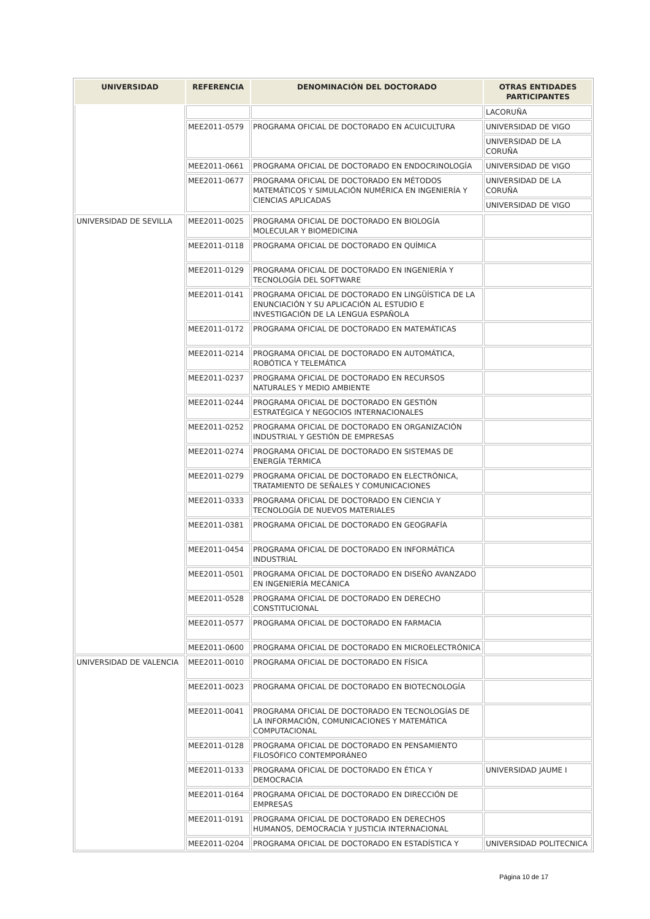| UNIVERSIDAD | REFERENCIA | DENOMINACIÓN DEL DOCTORADO | OTRAS ENTIDADES PARTICIPANTES |
| --- | --- | --- | --- |
| | | | LACORUÑA |
| | MEE2011-0579 | PROGRAMA OFICIAL DE DOCTORADO EN ACUICULTURA | UNIVERSIDAD DE VIGO |
| | | | UNIVERSIDAD DE LA CORUÑA |
| | MEE2011-0661 | PROGRAMA OFICIAL DE DOCTORADO EN ENDOCRINOLOGÍA | UNIVERSIDAD DE VIGO |
| | MEE2011-0677 | PROGRAMA OFICIAL DE DOCTORADO EN MÉTODOS MATEMÁTICOS Y SIMULACIÓN NUMÉRICA EN INGENIERÍA Y CIENCIAS APLICADAS | UNIVERSIDAD DE LA CORUÑA |
| | | | UNIVERSIDAD DE VIGO |
| UNIVERSIDAD DE SEVILLA | MEE2011-0025 | PROGRAMA OFICIAL DE DOCTORADO EN BIOLOGÍA MOLECULAR Y BIOMEDICINA | |
| | MEE2011-0118 | PROGRAMA OFICIAL DE DOCTORADO EN QUÍMICA | |
| | MEE2011-0129 | PROGRAMA OFICIAL DE DOCTORADO EN INGENIERÍA Y TECNOLOGÍA DEL SOFTWARE | |
| | MEE2011-0141 | PROGRAMA OFICIAL DE DOCTORADO EN LINGÜÍSTICA DE LA ENUNCIACIÓN Y SU APLICACIÓN AL ESTUDIO E INVESTIGACIÓN DE LA LENGUA ESPAÑOLA | |
| | MEE2011-0172 | PROGRAMA OFICIAL DE DOCTORADO EN MATEMÁTICAS | |
| | MEE2011-0214 | PROGRAMA OFICIAL DE DOCTORADO EN AUTOMÁTICA, ROBÓTICA Y TELEMÁTICA | |
| | MEE2011-0237 | PROGRAMA OFICIAL DE DOCTORADO EN RECURSOS NATURALES Y MEDIO AMBIENTE | |
| | MEE2011-0244 | PROGRAMA OFICIAL DE DOCTORADO EN GESTIÓN ESTRATÉGICA Y NEGOCIOS INTERNACIONALES | |
| | MEE2011-0252 | PROGRAMA OFICIAL DE DOCTORADO EN ORGANIZACIÓN INDUSTRIAL Y GESTIÓN DE EMPRESAS | |
| | MEE2011-0274 | PROGRAMA OFICIAL DE DOCTORADO EN SISTEMAS DE ENERGÍA TÉRMICA | |
| | MEE2011-0279 | PROGRAMA OFICIAL DE DOCTORADO EN ELECTRÓNICA, TRATAMIENTO DE SEÑALES Y COMUNICACIONES | |
| | MEE2011-0333 | PROGRAMA OFICIAL DE DOCTORADO EN CIENCIA Y TECNOLOGÍA DE NUEVOS MATERIALES | |
| | MEE2011-0381 | PROGRAMA OFICIAL DE DOCTORADO EN GEOGRAFÍA | |
| | MEE2011-0454 | PROGRAMA OFICIAL DE DOCTORADO EN INFORMÁTICA INDUSTRIAL | |
| | MEE2011-0501 | PROGRAMA OFICIAL DE DOCTORADO EN DISEÑO AVANZADO EN INGENIERÍA MECÁNICA | |
| | MEE2011-0528 | PROGRAMA OFICIAL DE DOCTORADO EN DERECHO CONSTITUCIONAL | |
| | MEE2011-0577 | PROGRAMA OFICIAL DE DOCTORADO EN FARMACIA | |
| | MEE2011-0600 | PROGRAMA OFICIAL DE DOCTORADO EN MICROELECTRÓNICA | |
| UNIVERSIDAD DE VALENCIA | MEE2011-0010 | PROGRAMA OFICIAL DE DOCTORADO EN FÍSICA | |
| | MEE2011-0023 | PROGRAMA OFICIAL DE DOCTORADO EN BIOTECNOLOGÍA | |
| | MEE2011-0041 | PROGRAMA OFICIAL DE DOCTORADO EN TECNOLOGÍAS DE LA INFORMACIÓN, COMUNICACIONES Y MATEMÁTICA COMPUTACIONAL | |
| | MEE2011-0128 | PROGRAMA OFICIAL DE DOCTORADO EN PENSAMIENTO FILOSÓFICO CONTEMPORÁNEO | |
| | MEE2011-0133 | PROGRAMA OFICIAL DE DOCTORADO EN ÉTICA Y DEMOCRACIA | UNIVERSIDAD JAUME I |
| | MEE2011-0164 | PROGRAMA OFICIAL DE DOCTORADO EN DIRECCIÓN DE EMPRESAS | |
| | MEE2011-0191 | PROGRAMA OFICIAL DE DOCTORADO EN DERECHOS HUMANOS, DEMOCRACIA Y JUSTICIA INTERNACIONAL | |
| | MEE2011-0204 | PROGRAMA OFICIAL DE DOCTORADO EN ESTADÍSTICA Y | UNIVERSIDAD POLITECNICA |
Página 10 de 17